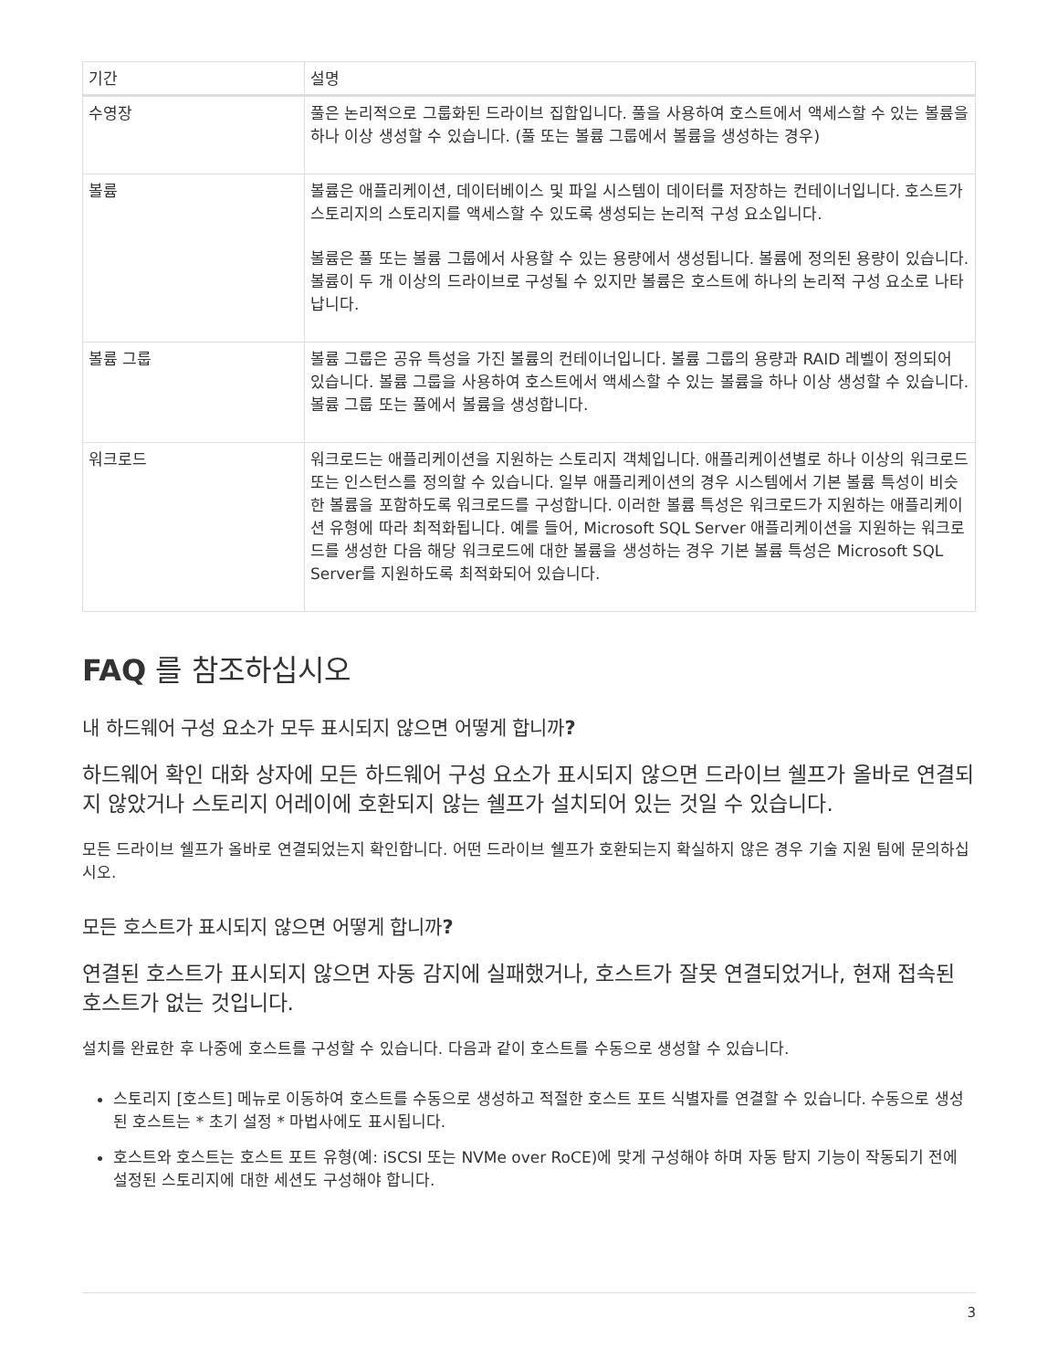| 기간 | 설명 |
| --- | --- |
| 수영장 | 풀은 논리적으로 그룹화된 드라이브 집합입니다. 풀을 사용하여 호스트에서 액세스할 수 있는 볼륨을 하나 이상 생성할 수 있습니다. (풀 또는 볼륨 그룹에서 볼륨을 생성하는 경우) |
| 볼륨 | 볼륨은 애플리케이션, 데이터베이스 및 파일 시스템이 데이터를 저장하는 컨테이너입니다. 호스트가 스토리지의 스토리지를 액세스할 수 있도록 생성되는 논리적 구성 요소입니다. 볼륨은 풀 또는 볼륨 그룹에서 사용할 수 있는 용량에서 생성됩니다. 볼륨에 정의된 용량이 있습니다. 볼륨이 두 개 이상의 드라이브로 구성될 수 있지만 볼륨은 호스트에 하나의 논리적 구성 요소로 나타납니다. |
| 볼륨 그룹 | 볼륨 그룹은 공유 특성을 가진 볼륨의 컨테이너입니다. 볼륨 그룹의 용량과 RAID 레벨이 정의되어 있습니다. 볼륨 그룹을 사용하여 호스트에서 액세스할 수 있는 볼륨을 하나 이상 생성할 수 있습니다. 볼륨 그룹 또는 풀에서 볼륨을 생성합니다. |
| 워크로드 | 워크로드는 애플리케이션을 지원하는 스토리지 객체입니다. 애플리케이션별로 하나 이상의 워크로드 또는 인스턴스를 정의할 수 있습니다. 일부 애플리케이션의 경우 시스템에서 기본 볼륨 특성이 비슷한 볼륨을 포함하도록 워크로드를 구성합니다. 이러한 볼륨 특성은 워크로드가 지원하는 애플리케이션 유형에 따라 최적화됩니다. 예를 들어, Microsoft SQL Server 애플리케이션을 지원하는 워크로드를 생성한 다음 해당 워크로드에 대한 볼륨을 생성하는 경우 기본 볼륨 특성은 Microsoft SQL Server를 지원하도록 최적화되어 있습니다. |
FAQ 를 참조하십시오
내 하드웨어 구성 요소가 모두 표시되지 않으면 어떻게 합니까?
하드웨어 확인 대화 상자에 모든 하드웨어 구성 요소가 표시되지 않으면 드라이브 쉘프가 올바로 연결되지 않았거나 스토리지 어레이에 호환되지 않는 쉘프가 설치되어 있는 것일 수 있습니다.
모든 드라이브 쉘프가 올바로 연결되었는지 확인합니다. 어떤 드라이브 쉘프가 호환되는지 확실하지 않은 경우 기술 지원 팀에 문의하십시오.
모든 호스트가 표시되지 않으면 어떻게 합니까?
연결된 호스트가 표시되지 않으면 자동 감지에 실패했거나, 호스트가 잘못 연결되었거나, 현재 접속된 호스트가 없는 것입니다.
설치를 완료한 후 나중에 호스트를 구성할 수 있습니다. 다음과 같이 호스트를 수동으로 생성할 수 있습니다.
스토리지 [호스트] 메뉴로 이동하여 호스트를 수동으로 생성하고 적절한 호스트 포트 식별자를 연결할 수 있습니다. 수동으로 생성된 호스트는 * 초기 설정 * 마법사에도 표시됩니다.
호스트와 호스트는 호스트 포트 유형(예: iSCSI 또는 NVMe over RoCE)에 맞게 구성해야 하며 자동 탐지 기능이 작동되기 전에 설정된 스토리지에 대한 세션도 구성해야 합니다.
3